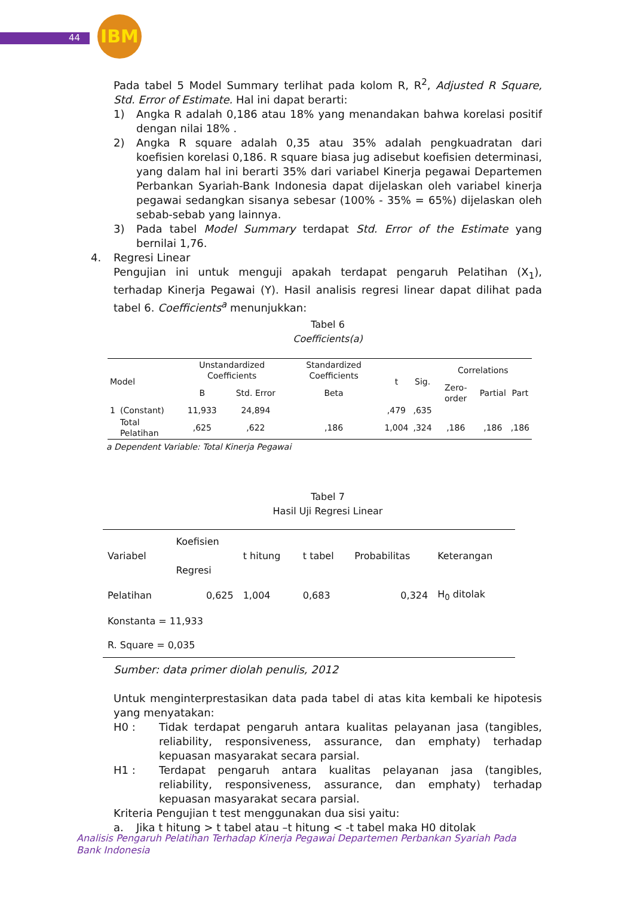44
IBM
Pada tabel 5 Model Summary terlihat pada kolom R, R<sup>2</sup>, Adjusted R Square, Std. Error of Estimate. Hal ini dapat berarti:
1) Angka R adalah 0,186 atau 18% yang menandakan bahwa korelasi positif dengan nilai 18% .
2) Angka R square adalah 0,35 atau 35% adalah pengkuadratan dari koefisien korelasi 0,186. R square biasa jug adisebut koefisien determinasi, yang dalam hal ini berarti 35% dari variabel Kinerja pegawai Departemen Perbankan Syariah-Bank Indonesia dapat dijelaskan oleh variabel kinerja pegawai sedangkan sisanya sebesar (100% - 35% = 65%) dijelaskan oleh sebab-sebab yang lainnya.
3) Pada tabel Model Summary terdapat Std. Error of the Estimate yang bernilai 1,76.
4. Regresi Linear
Pengujian ini untuk menguji apakah terdapat pengaruh Pelatihan (X<sub>1</sub>), terhadap Kinerja Pegawai (Y). Hasil analisis regresi linear dapat dilihat pada tabel 6. Coefficients<sup>a</sup> menunjukkan:
Tabel 6
Coefficients(a)
| Model | | Unstandardized Coefficients | | Standardized Coefficients | t | Sig. | Correlations | | |
| --- | --- | --- | --- | --- | --- | --- | --- | --- | --- |
| | | B | Std. Error | Beta | | | Zero-order | Partial | Part |
| 1 | (Constant) | 11,933 | 24,894 | | ,479 | ,635 | | | |
| | Total Pelatihan | ,625 | ,622 | ,186 | 1,004 | ,324 | ,186 | ,186 | ,186 |
a Dependent Variable: Total Kinerja Pegawai
Tabel 7
Hasil Uji Regresi Linear
| Variabel | Koefisien Regresi | t hitung | t tabel | Probabilitas | Keterangan |
| --- | --- | --- | --- | --- | --- |
| Pelatihan | 0,625 | 1,004 | 0,683 | 0,324 | H<sub>0</sub> ditolak |
| Konstanta = 11,933 | | | | | |
| R. Square = 0,035 | | | | | |
Sumber: data primer diolah penulis, 2012
Untuk menginterprestasikan data pada tabel di atas kita kembali ke hipotesis yang menyatakan:
H0 : Tidak terdapat pengaruh antara kualitas pelayanan jasa (tangibles, reliability, responsiveness, assurance, dan emphaty) terhadap kepuasan masyarakat secara parsial.
H1 : Terdapat pengaruh antara kualitas pelayanan jasa (tangibles, reliability, responsiveness, assurance, dan emphaty) terhadap kepuasan masyarakat secara parsial.
Kriteria Pengujian t test menggunakan dua sisi yaitu:
a. Jika t hitung > t tabel atau –t hitung < -t tabel maka H0 ditolak
Analisis Pengaruh Pelatihan Terhadap Kinerja Pegawai Departemen Perbankan Syariah Pada Bank Indonesia